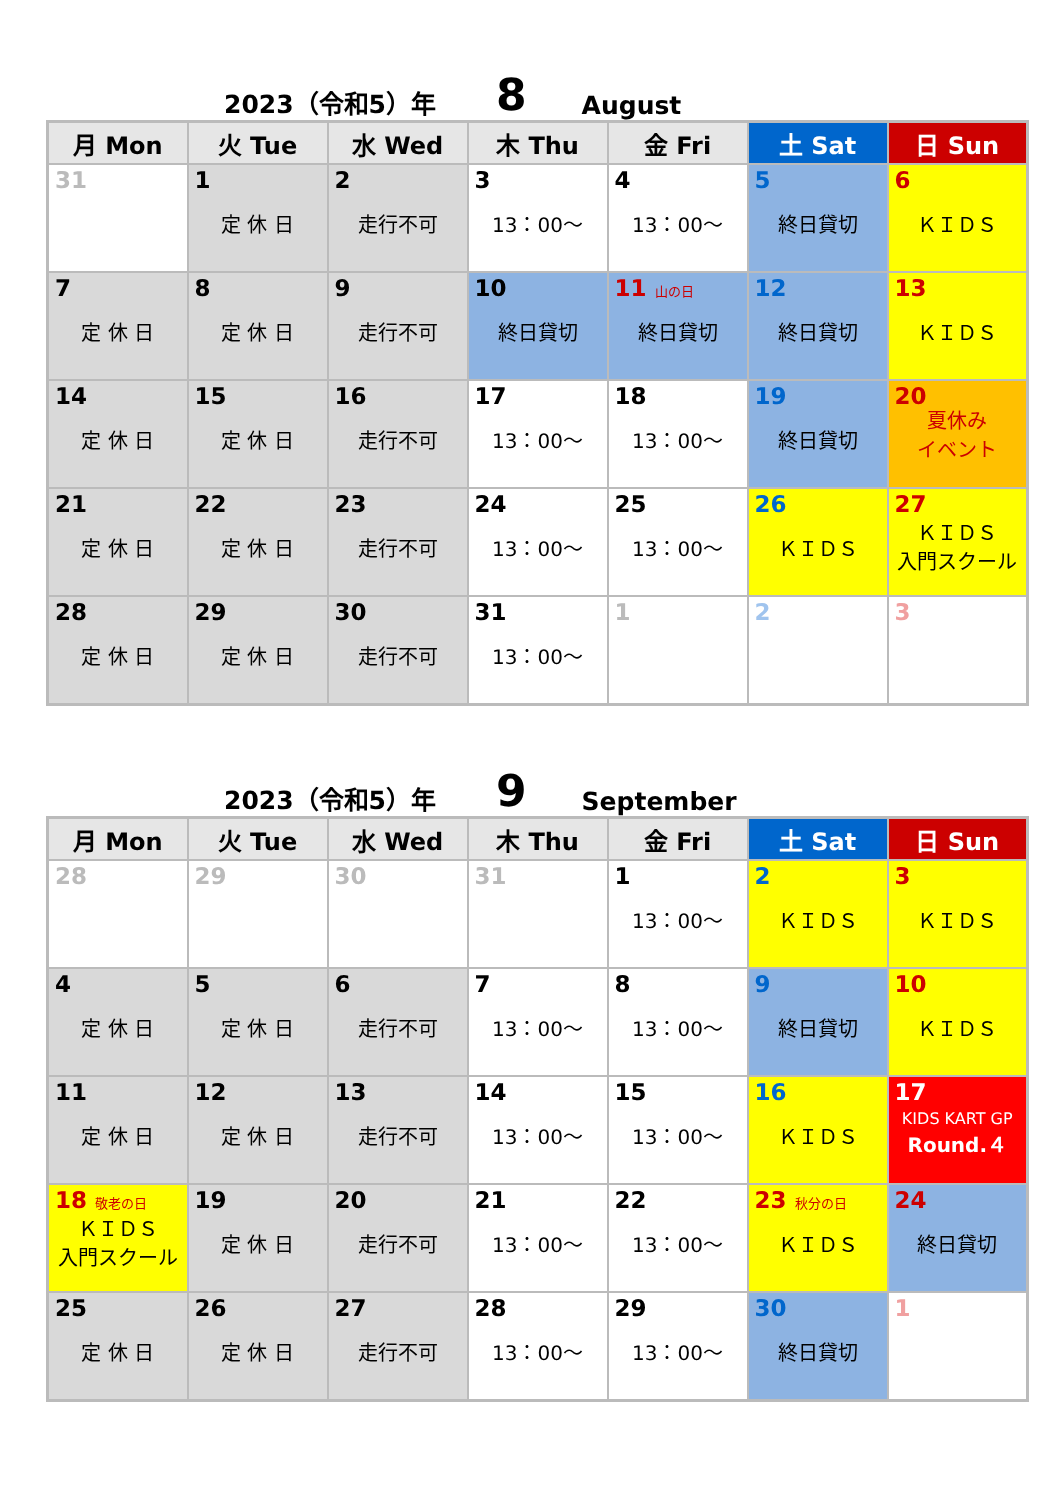2023（令和5）年 8 August
| 月 Mon | 火 Tue | 水 Wed | 木 Thu | 金 Fri | 土 Sat | 日 Sun |
| --- | --- | --- | --- | --- | --- | --- |
| 31 | 1 定 休 日 | 2 走行不可 | 3 13：00～ | 4 13：00～ | 5 終日貸切 | 6 ＫＩＤＳ |
| 7 定 休 日 | 8 定 休 日 | 9 走行不可 | 10 終日貸切 | 11 山の日 終日貸切 | 12 終日貸切 | 13 ＫＩＤＳ |
| 14 定 休 日 | 15 定 休 日 | 16 走行不可 | 17 13：00～ | 18 13：00～ | 19 終日貸切 | 20 夏休み イベント |
| 21 定 休 日 | 22 定 休 日 | 23 走行不可 | 24 13：00～ | 25 13：00～ | 26 ＫＩＤＳ | 27 ＫＩＤＳ 入門スクール |
| 28 定 休 日 | 29 定 休 日 | 30 走行不可 | 31 13：00～ | 1 | 2 | 3 |
2023（令和5）年 9 September
| 月 Mon | 火 Tue | 水 Wed | 木 Thu | 金 Fri | 土 Sat | 日 Sun |
| --- | --- | --- | --- | --- | --- | --- |
| 28 | 29 | 30 | 31 | 1 13：00～ | 2 ＫＩＤＳ | 3 ＫＩＤＳ |
| 4 定 休 日 | 5 定 休 日 | 6 走行不可 | 7 13：00～ | 8 13：00～ | 9 終日貸切 | 10 ＫＩＤＳ |
| 11 定 休 日 | 12 定 休 日 | 13 走行不可 | 14 13：00～ | 15 13：00～ | 16 ＫＩＤＳ | 17 KIDS KART GP Round.４ |
| 18 敬老の日 ＫＩＤＳ 入門スクール | 19 定 休 日 | 20 走行不可 | 21 13：00～ | 22 13：00～ | 23 秋分の日 ＫＩＤＳ | 24 終日貸切 |
| 25 定 休 日 | 26 定 休 日 | 27 走行不可 | 28 13：00～ | 29 13：00～ | 30 終日貸切 | 1 |